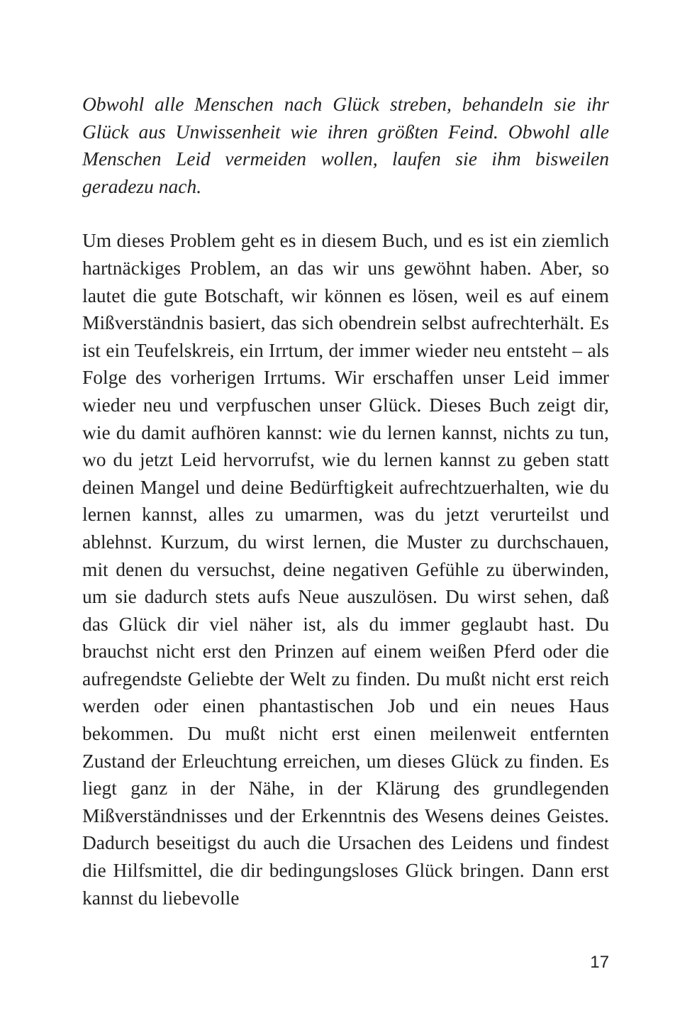Obwohl alle Menschen nach Glück streben, behandeln sie ihr Glück aus Unwissenheit wie ihren größten Feind. Obwohl alle Menschen Leid vermeiden wollen, laufen sie ihm bisweilen geradezu nach.
Um dieses Problem geht es in diesem Buch, und es ist ein ziemlich hartnäckiges Problem, an das wir uns gewöhnt haben. Aber, so lautet die gute Botschaft, wir können es lösen, weil es auf einem Mißverständnis basiert, das sich obendrein selbst aufrechterhält. Es ist ein Teufelskreis, ein Irrtum, der immer wieder neu entsteht – als Folge des vorherigen Irrtums. Wir erschaffen unser Leid immer wieder neu und verpfuschen unser Glück. Dieses Buch zeigt dir, wie du damit aufhören kannst: wie du lernen kannst, nichts zu tun, wo du jetzt Leid hervorrufst, wie du lernen kannst zu geben statt deinen Mangel und deine Bedürftigkeit aufrechtzuerhalten, wie du lernen kannst, alles zu umarmen, was du jetzt verurteilst und ablehnst. Kurzum, du wirst lernen, die Muster zu durchschauen, mit denen du versuchst, deine negativen Gefühle zu überwinden, um sie dadurch stets aufs Neue auszulösen. Du wirst sehen, daß das Glück dir viel näher ist, als du immer geglaubt hast. Du brauchst nicht erst den Prinzen auf einem weißen Pferd oder die aufregendste Geliebte der Welt zu finden. Du mußt nicht erst reich werden oder einen phantastischen Job und ein neues Haus bekommen. Du mußt nicht erst einen meilenweit entfernten Zustand der Erleuchtung erreichen, um dieses Glück zu finden. Es liegt ganz in der Nähe, in der Klärung des grundlegenden Mißverständnisses und der Erkenntnis des Wesens deines Geistes. Dadurch beseitigst du auch die Ursachen des Leidens und findest die Hilfsmittel, die dir bedingungsloses Glück bringen. Dann erst kannst du liebevolle
17